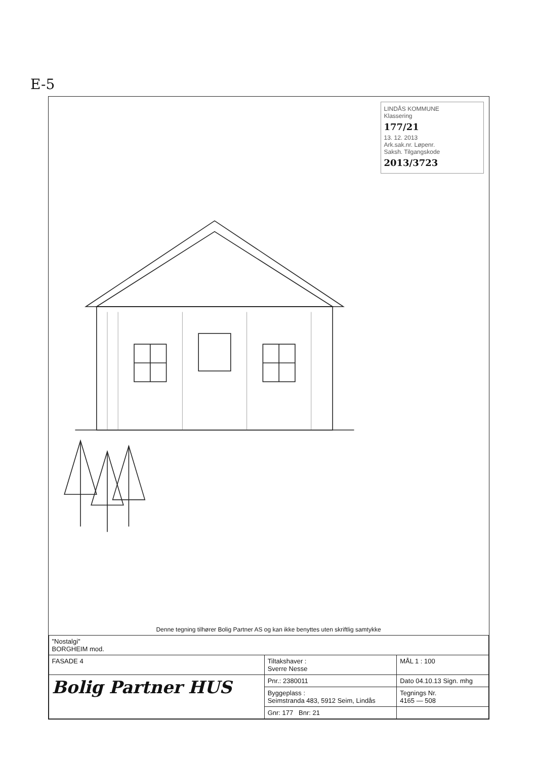E-5
LINDÅS KOMMUNE
Klassering
177/21
13. 12. 2013
Ark.sak.nr. Løpenr.
Saksh. Tilgangskode
2013/3723
Denne tegning tilhører Bolig Partner AS og kan ikke benyttes uten skriftlig samtykke
| "Nostalgi" BORGHEIM mod. | | |
| FASADE 4 | Tiltakshaver : Sverre Nesse | MÅL 1 : 100 |
| Bolig Partner HUS | Pnr.: 2380011 | Dato 04.10.13 Sign. mhg |
| | Byggeplass : Seimstranda 483, 5912 Seim, Lindås | Tegnings Nr. 4165 — 508 |
| | Gnr: 177 Bnr: 21 | |